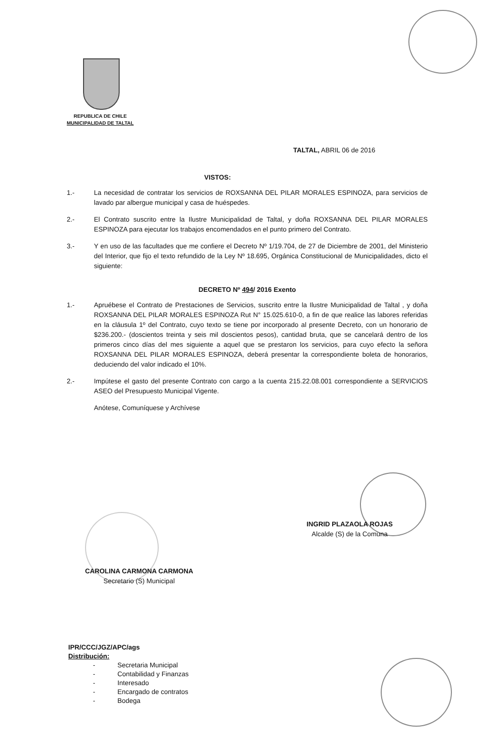REPUBLICA DE CHILE
MUNICIPALIDAD DE TALTAL
TALTAL, ABRIL 06 de 2016
VISTOS:
1.- La necesidad de contratar los servicios de ROXSANNA DEL PILAR MORALES ESPINOZA, para servicios de lavado par albergue municipal y casa de huéspedes.
2.- El Contrato suscrito entre la Ilustre Municipalidad de Taltal, y doña ROXSANNA DEL PILAR MORALES ESPINOZA para ejecutar los trabajos encomendados en el punto primero del Contrato.
3.- Y en uso de las facultades que me confiere el Decreto Nº 1/19.704, de 27 de Diciembre de 2001, del Ministerio del Interior, que fijo el texto refundido de la Ley Nº 18.695, Orgánica Constitucional de Municipalidades, dicto el siguiente:
DECRETO Nº 494/ 2016 Exento
1.- Apruébese el Contrato de Prestaciones de Servicios, suscrito entre la Ilustre Municipalidad de Taltal , y doña ROXSANNA DEL PILAR MORALES ESPINOZA Rut N° 15.025.610-0, a fin de que realice las labores referidas en la cláusula 1º del Contrato, cuyo texto se tiene por incorporado al presente Decreto, con un honorario de $236.200.- (doscientos treinta y seis mil doscientos pesos), cantidad bruta, que se cancelará dentro de los primeros cinco días del mes siguiente a aquel que se prestaron los servicios, para cuyo efecto la señora ROXSANNA DEL PILAR MORALES ESPINOZA, deberá presentar la correspondiente boleta de honorarios, deduciendo del valor indicado el 10%.
2.- Impútese el gasto del presente Contrato con cargo a la cuenta 215.22.08.001 correspondiente a SERVICIOS ASEO del Presupuesto Municipal Vigente.
Anótese, Comuníquese y Archívese
INGRID PLAZAOLA ROJAS
Alcalde (S) de la Comuna
CAROLINA CARMONA CARMONA
Secretario (S) Municipal
IPR/CCC/JGZ/APC/ags
Distribución:
- Secretaria Municipal
- Contabilidad y Finanzas
- Interesado
- Encargado de contratos
- Bodega